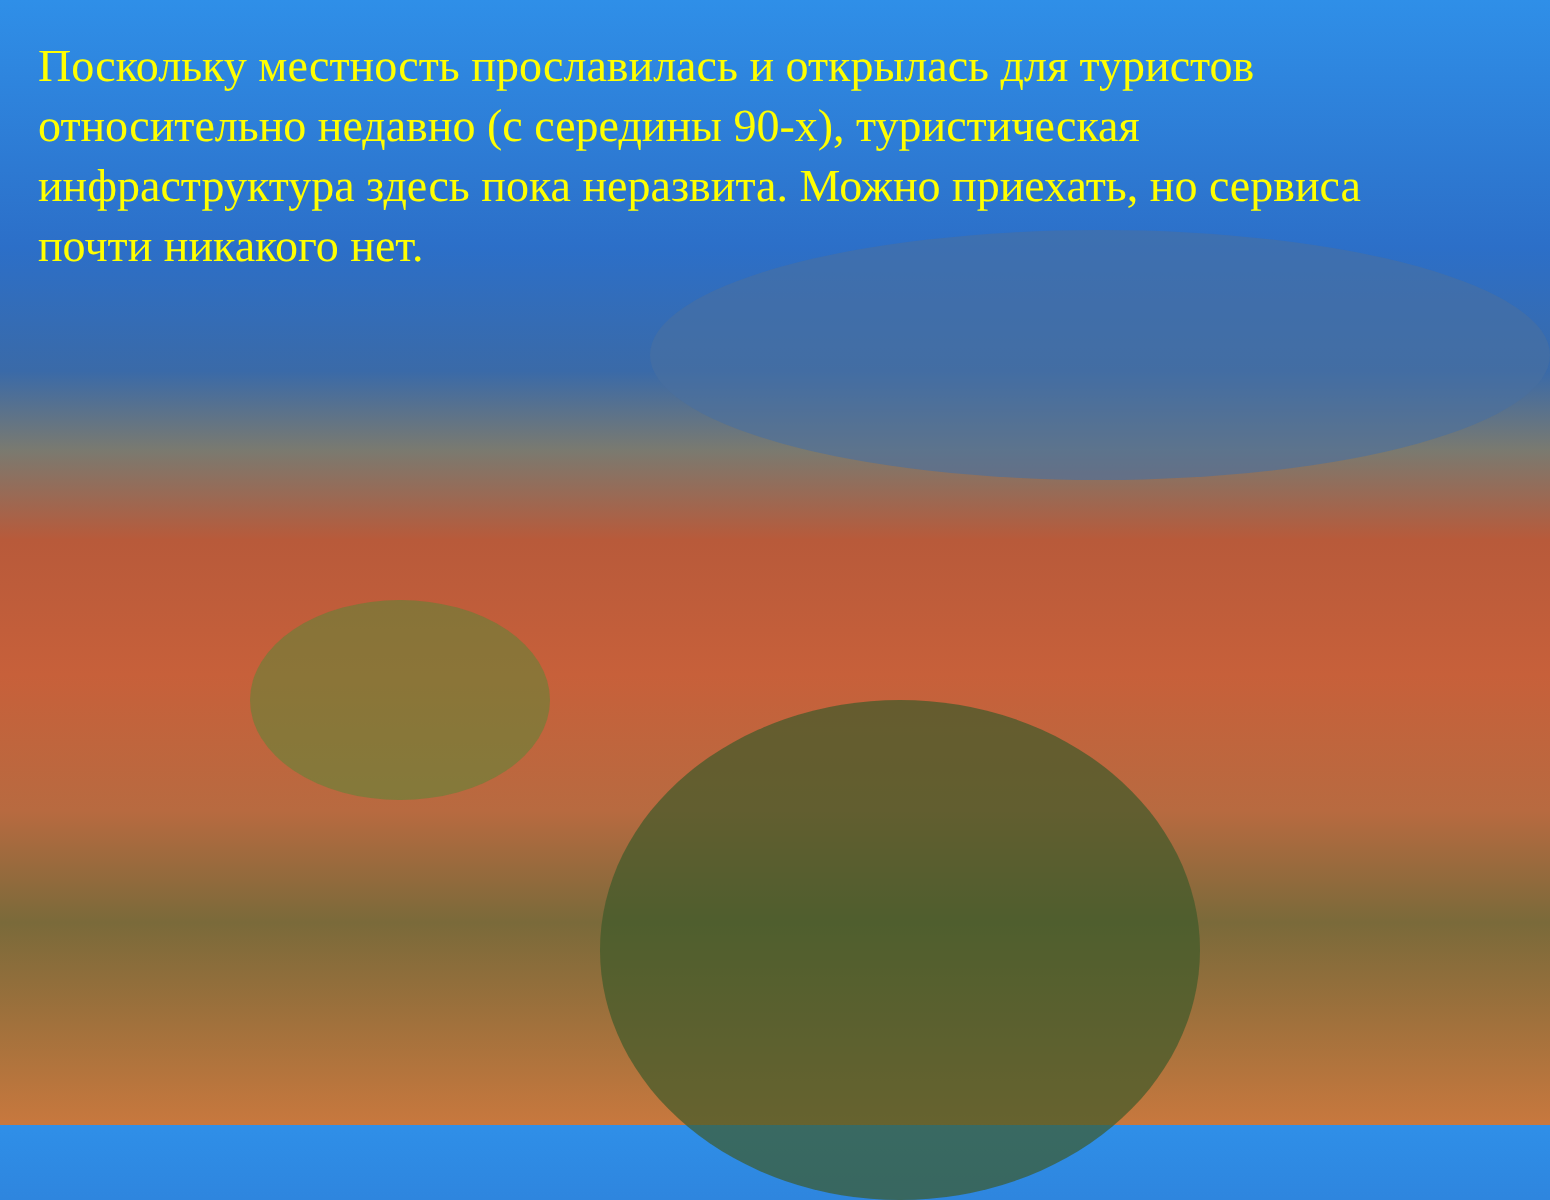Поскольку местность прославилась и открылась для туристов относительно недавно (с середины 90-х), туристическая инфраструктура здесь пока неразвита. Можно приехать, но сервиса почти никакого нет.